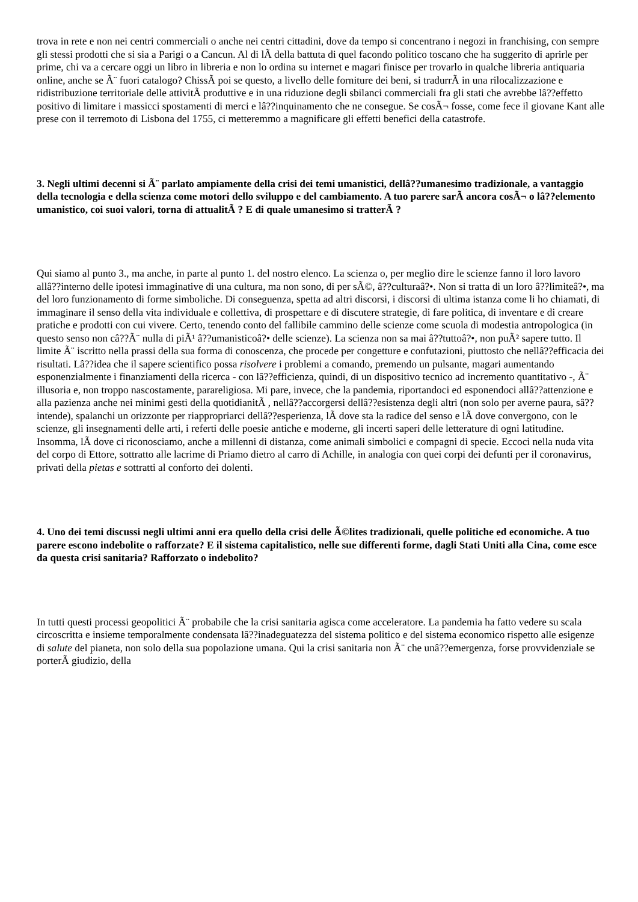trova in rete e non nei centri commerciali o anche nei centri cittadini, dove da tempo si concentrano i negozi in franchising, con sempre gli stessi prodotti che si sia a Parigi o a Cancun. Al di lÃ della battuta di quel facondo politico toscano che ha suggerito di aprirle per prime, chi va a cercare oggi un libro in libreria e non lo ordina su internet e magari finisce per trovarlo in qualche libreria antiquaria online, anche se Ã¨ fuori catalogo? ChissÃ poi se questo, a livello delle forniture dei beni, si tradurrÃ in una rilocalizzazione e ridistribuzione territoriale delle attivitÃ produttive e in una riduzione degli sbilanci commerciali fra gli stati che avrebbe lâ??effetto positivo di limitare i massicci spostamenti di merci e lâ??inquinamento che ne consegue. Se cosÃ¬ fosse, come fece il giovane Kant alle prese con il terremoto di Lisbona del 1755, ci metteremmo a magnificare gli effetti benefici della catastrofe.
3. Negli ultimi decenni si Ã¨ parlato ampiamente della crisi dei temi umanistici, dellâ??umanesimo tradizionale, a vantaggio della tecnologia e della scienza come motori dello sviluppo e del cambiamento. A tuo parere sarÃ ancora cosÃ¬ o lâ??elemento umanistico, coi suoi valori, torna di attualitÃ ? E di quale umanesimo si tratterÃ ?
Qui siamo al punto 3., ma anche, in parte al punto 1. del nostro elenco. La scienza o, per meglio dire le scienze fanno il loro lavoro allâ??interno delle ipotesi immaginative di una cultura, ma non sono, di per sÃ©, â??culturaâ?•. Non si tratta di un loro â??limiteâ?•, ma del loro funzionamento di forme simboliche. Di conseguenza, spetta ad altri discorsi, i discorsi di ultima istanza come li ho chiamati, di immaginare il senso della vita individuale e collettiva, di prospettare e di discutere strategie, di fare politica, di inventare e di creare pratiche e prodotti con cui vivere. Certo, tenendo conto del fallibile cammino delle scienze come scuola di modestia antropologica (in questo senso non câ??Ã¨ nulla di piÃ¹ â??umanisticoâ?• delle scienze). La scienza non sa mai â??tuttoâ?•, non puÃ² sapere tutto. Il limite Ã¨ iscritto nella prassi della sua forma di conoscenza, che procede per congetture e confutazioni, piuttosto che nellâ??efficacia dei risultati. Lâ??idea che il sapere scientifico possa risolvere i problemi a comando, premendo un pulsante, magari aumentando esponenzialmente i finanziamenti della ricerca - con lâ??efficienza, quindi, di un dispositivo tecnico ad incremento quantitativo -, Ã¨ illusoria e, non troppo nascostamente, parareligiosa. Mi pare, invece, che la pandemia, riportandoci ed esponendoci allâ??attenzione e alla pazienza anche nei minimi gesti della quotidianitÃ , nellâ??accorgersi dellâ??esistenza degli altri (non solo per averne paura, sâ??intende), spalanchi un orizzonte per riappropriarci dellâ??esperienza, lÃ dove sta la radice del senso e lÃ dove convergono, con le scienze, gli insegnamenti delle arti, i referti delle poesie antiche e moderne, gli incerti saperi delle letterature di ogni latitudine. Insomma, lÃ dove ci riconosciamo, anche a millenni di distanza, come animali simbolici e compagni di specie. Eccoci nella nuda vita del corpo di Ettore, sottratto alle lacrime di Priamo dietro al carro di Achille, in analogia con quei corpi dei defunti per il coronavirus, privati della pietas e sottratti al conforto dei dolenti.
4. Uno dei temi discussi negli ultimi anni era quello della crisi delle Ã©lites tradizionali, quelle politiche ed economiche. A tuo parere escono indebolite o rafforzate? E il sistema capitalistico, nelle sue differenti forme, dagli Stati Uniti alla Cina, come esce da questa crisi sanitaria? Rafforzato o indebolito?
In tutti questi processi geopolitici Ã¨ probabile che la crisi sanitaria agisca come acceleratore. La pandemia ha fatto vedere su scala circoscritta e insieme temporalmente condensata lâ??inadeguatezza del sistema politico e del sistema economico rispetto alle esigenze di salute del pianeta, non solo della sua popolazione umana. Qui la crisi sanitaria non Ã¨ che unâ??emergenza, forse provvidenziale se porterÃ giudizio, della